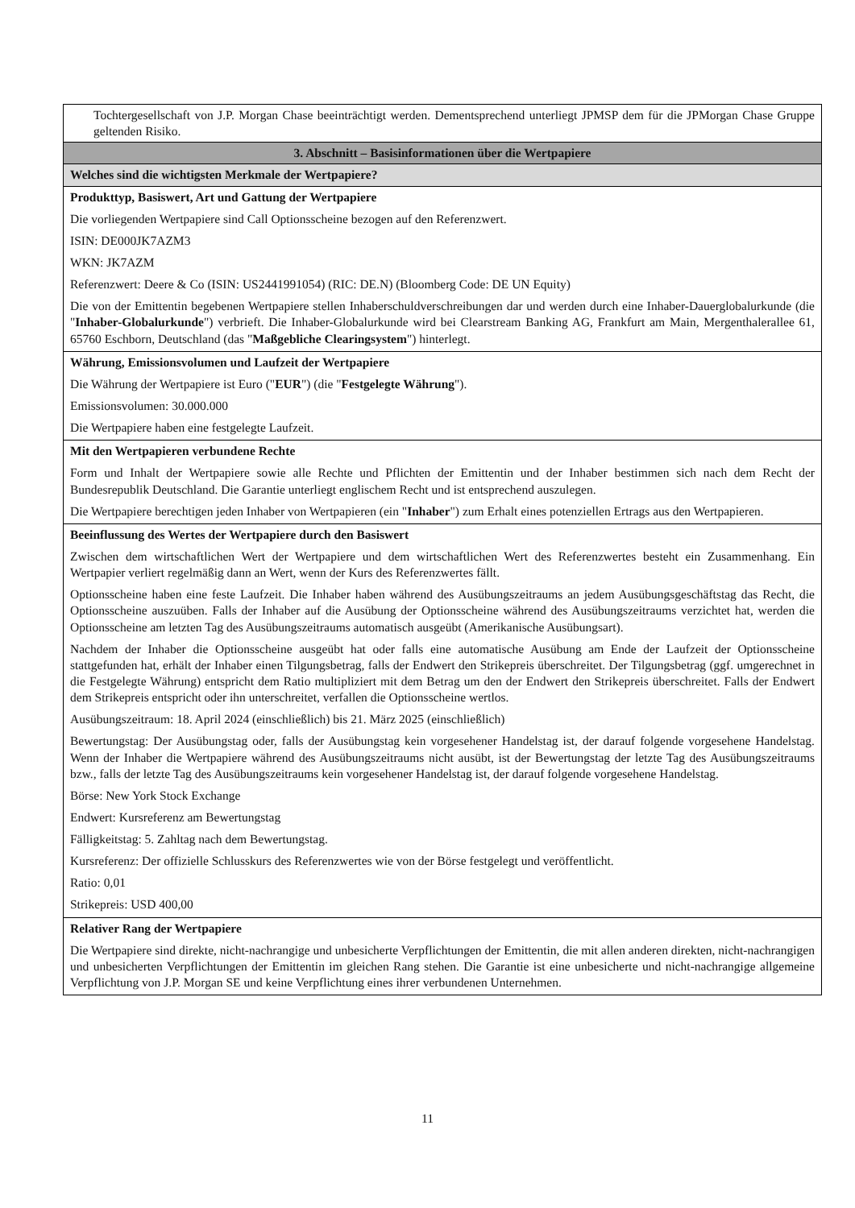| Tochtergesellschaft von J.P. Morgan Chase beeinträchtigt werden. Dementsprechend unterliegt JPMSP dem für die JPMorgan Chase Gruppe geltenden Risiko. |
| 3. Abschnitt – Basisinformationen über die Wertpapiere |
| Welches sind die wichtigsten Merkmale der Wertpapiere? |
| Produkttyp, Basiswert, Art und Gattung der Wertpapiere Die vorliegenden Wertpapiere sind Call Optionsscheine bezogen auf den Referenzwert. ISIN: DE000JK7AZM3 WKN: JK7AZM Referenzwert: Deere & Co (ISIN: US2441991054) (RIC: DE.N) (Bloomberg Code: DE UN Equity) Die von der Emittentin begebenen Wertpapiere stellen Inhaberschuldverschreibungen dar und werden durch eine Inhaber-Dauerglobalurkunde (die " Inhaber-Globalurkunde ") verbrieft. Die Inhaber-Globalurkunde wird bei Clearstream Banking AG, Frankfurt am Main, Mergenthalerallee 61, 65760 Eschborn, Deutschland (das " Maßgebliche Clearingsystem ") hinterlegt. |
| Währung, Emissionsvolumen und Laufzeit der Wertpapiere Die Währung der Wertpapiere ist Euro (" EUR ") (die " Festgelegte Währung "). Emissionsvolumen: 30.000.000 Die Wertpapiere haben eine festgelegte Laufzeit. |
| Mit den Wertpapieren verbundene Rechte Form und Inhalt der Wertpapiere sowie alle Rechte und Pflichten der Emittentin und der Inhaber bestimmen sich nach dem Recht der Bundesrepublik Deutschland. Die Garantie unterliegt englischem Recht und ist entsprechend auszulegen. Die Wertpapiere berechtigen jeden Inhaber von Wertpapieren (ein " Inhaber ") zum Erhalt eines potenziellen Ertrags aus den Wertpapieren. |
| Beeinflussung des Wertes der Wertpapiere durch den Basiswert Zwischen dem wirtschaftlichen Wert der Wertpapiere und dem wirtschaftlichen Wert des Referenzwertes besteht ein Zusammenhang. Ein Wertpapier verliert regelmäßig dann an Wert, wenn der Kurs des Referenzwertes fällt. Optionsscheine haben eine feste Laufzeit. Die Inhaber haben während des Ausübungszeitraums an jedem Ausübungsgeschäftstag das Recht, die Optionsscheine auszuüben. Falls der Inhaber auf die Ausübung der Optionsscheine während des Ausübungszeitraums verzichtet hat, werden die Optionsscheine am letzten Tag des Ausübungszeitraums automatisch ausgeübt (Amerikanische Ausübungsart). Nachdem der Inhaber die Optionsscheine ausgeübt hat oder falls eine automatische Ausübung am Ende der Laufzeit der Optionsscheine stattgefunden hat, erhält der Inhaber einen Tilgungsbetrag, falls der Endwert den Strikepreis überschreitet. Der Tilgungsbetrag (ggf. umgerechnet in die Festgelegte Währung) entspricht dem Ratio multipliziert mit dem Betrag um den der Endwert den Strikepreis überschreitet. Falls der Endwert dem Strikepreis entspricht oder ihn unterschreitet, verfallen die Optionsscheine wertlos. Ausübungszeitraum: 18. April 2024 (einschließlich) bis 21. März 2025 (einschließlich) Bewertungstag: Der Ausübungstag oder, falls der Ausübungstag kein vorgesehener Handelstag ist, der darauf folgende vorgesehene Handelstag. Wenn der Inhaber die Wertpapiere während des Ausübungszeitraums nicht ausübt, ist der Bewertungstag der letzte Tag des Ausübungszeitraums bzw., falls der letzte Tag des Ausübungszeitraums kein vorgesehener Handelstag ist, der darauf folgende vorgesehene Handelstag. Börse: New York Stock Exchange Endwert: Kursreferenz am Bewertungstag Fälligkeitstag: 5. Zahltag nach dem Bewertungstag. Kursreferenz: Der offizielle Schlusskurs des Referenzwertes wie von der Börse festgelegt und veröffentlicht. Ratio: 0,01 Strikepreis: USD 400,00 |
| Relativer Rang der Wertpapiere Die Wertpapiere sind direkte, nicht-nachrangige und unbesicherte Verpflichtungen der Emittentin, die mit allen anderen direkten, nicht-nachrangigen und unbesicherten Verpflichtungen der Emittentin im gleichen Rang stehen. Die Garantie ist eine unbesicherte und nicht-nachrangige allgemeine Verpflichtung von J.P. Morgan SE und keine Verpflichtung eines ihrer verbundenen Unternehmen. |
11